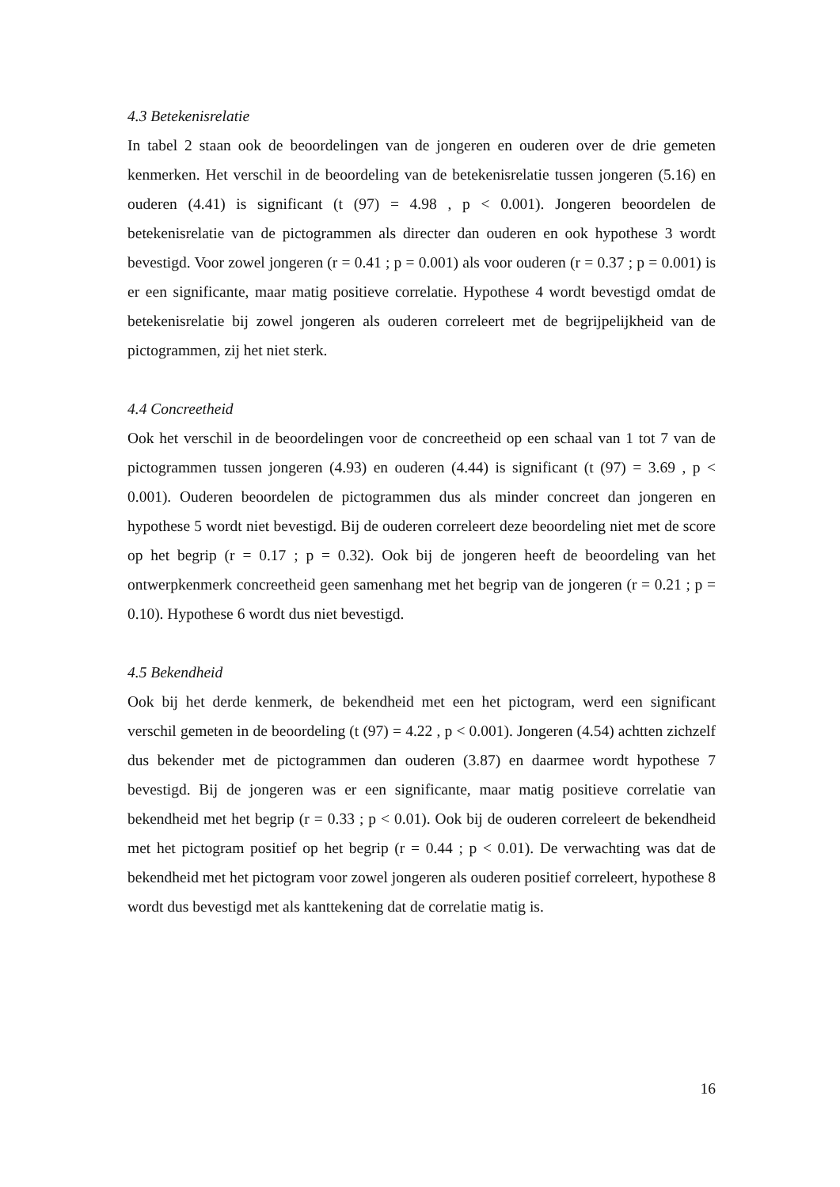4.3 Betekenisrelatie
In tabel 2 staan ook de beoordelingen van de jongeren en ouderen over de drie gemeten kenmerken. Het verschil in de beoordeling van de betekenisrelatie tussen jongeren (5.16) en ouderen (4.41) is significant (t (97) = 4.98 , p < 0.001). Jongeren beoordelen de betekenisrelatie van de pictogrammen als directer dan ouderen en ook hypothese 3 wordt bevestigd. Voor zowel jongeren (r = 0.41 ; p = 0.001) als voor ouderen (r = 0.37 ; p = 0.001) is er een significante, maar matig positieve correlatie. Hypothese 4 wordt bevestigd omdat de betekenisrelatie bij zowel jongeren als ouderen correleert met de begrijpelijkheid van de pictogrammen, zij het niet sterk.
4.4 Concreetheid
Ook het verschil in de beoordelingen voor de concreetheid op een schaal van 1 tot 7 van de pictogrammen tussen jongeren (4.93) en ouderen (4.44) is significant (t (97) = 3.69 , p < 0.001). Ouderen beoordelen de pictogrammen dus als minder concreet dan jongeren en hypothese 5 wordt niet bevestigd. Bij de ouderen correleert deze beoordeling niet met de score op het begrip (r = 0.17 ; p = 0.32). Ook bij de jongeren heeft de beoordeling van het ontwerpkenmerk concreetheid geen samenhang met het begrip van de jongeren (r = 0.21 ; p = 0.10). Hypothese 6 wordt dus niet bevestigd.
4.5 Bekendheid
Ook bij het derde kenmerk, de bekendheid met een het pictogram, werd een significant verschil gemeten in de beoordeling (t (97) = 4.22 , p < 0.001). Jongeren (4.54) achtten zichzelf dus bekender met de pictogrammen dan ouderen (3.87) en daarmee wordt hypothese 7 bevestigd. Bij de jongeren was er een significante, maar matig positieve correlatie van bekendheid met het begrip (r = 0.33 ; p < 0.01). Ook bij de ouderen correleert de bekendheid met het pictogram positief op het begrip (r = 0.44 ; p < 0.01). De verwachting was dat de bekendheid met het pictogram voor zowel jongeren als ouderen positief correleert, hypothese 8 wordt dus bevestigd met als kanttekening dat de correlatie matig is.
16